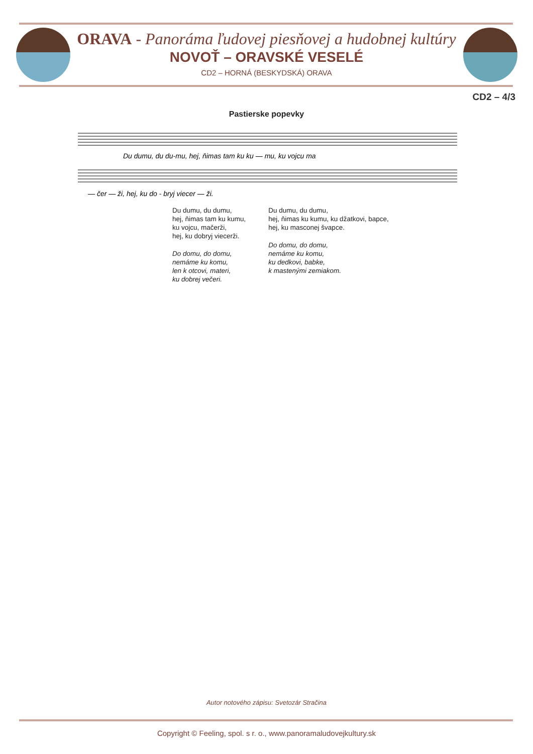ORAVA - Panoráma ľudovej piesňovej a hudobnej kultúry
NOVOŤ – ORAVSKÉ VESELÉ
CD2 – HORNÁ (BESKYDSKÁ) ORAVA
CD2 – 4/3
Pastierske popevky
Du dumu, du du-mu, hej, ňimas tam ku ku — mu, ku vojcu ma
— čer — ži, hej, ku do - bryj viecer — ži.
Du dumu, du dumu,
hej, ňimas tam ku kumu,
ku vojcu, mačerži,
hej, ku dobryj viecerži.
Do domu, do domu,
nemáme ku komu,
len k otcovi, materi,
ku dobrej večeri.
Du dumu, du dumu,
hej, ňimas ku kumu, ku džatkovi, bapce,
hej, ku masconej švapce.
Do domu, do domu,
nemáme ku komu,
ku dedkovi, babke,
k mastenými zemiakom.
Autor notového zápisu: Svetozár Stračina
Copyright © Feeling, spol. s r. o., www.panoramaludovejkultury.sk